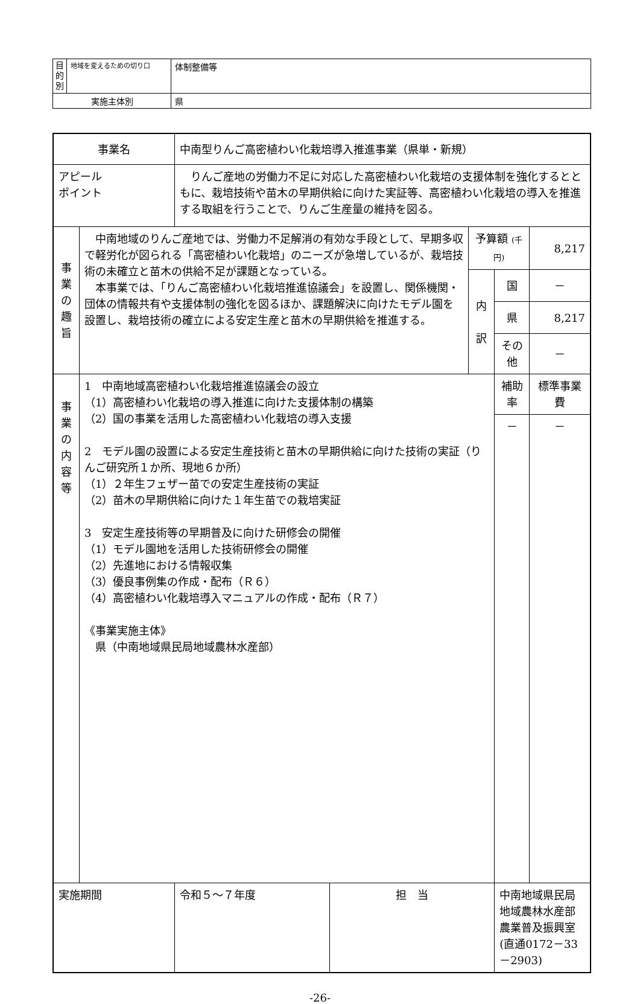| 目 的 別 | 地域を変えるための切り口 | 体制整備等 |
| 実施主体別 | | 県 |
| 事業名 | | 中南型りんご高密植わい化栽培導入推進事業（県単・新規） | | | | |
| アピール ポイント | | りんご産地の労働力不足に対応した高密植わい化栽培の支援体制を強化するとともに、栽培技術や苗木の早期供給に向けた実証等、高密植わい化栽培の導入を推進する取組を行うことで、りんご生産量の維持を図る。 | | | | |
| 事 業 の 趣 旨 | 中南地域のりんご産地では、労働力不足解消の有効な手段として、早期多収で軽労化が図られる「高密植わい化栽培」のニーズが急増しているが、栽培技術の未確立と苗木の供給不足が課題となっている。 本事業では、「りんご高密植わい化栽培推進協議会」を設置し、関係機関・団体の情報共有や支援体制の強化を図るほか、課題解決に向けたモデル園を設置し、栽培技術の確立による安定生産と苗木の早期供給を推進する。 | | | 予算額 (千円) | | 8,217 |
| | | | | 内 訳 | 国 | － |
| | | | | | 県 | 8,217 |
| | | | | | その他 | － |
| 事 業 の 内 容 等 | 1 中南地域高密植わい化栽培推進協議会の設立 （1）高密植わい化栽培の導入推進に向けた支援体制の構築 （2）国の事業を活用した高密植わい化栽培の導入支援 2 モデル園の設置による安定生産技術と苗木の早期供給に向けた技術の実証（りんご研究所１か所、現地６か所） （1）２年生フェザー苗での安定生産技術の実証 （2）苗木の早期供給に向けた１年生苗での栽培実証 3 安定生産技術等の早期普及に向けた研修会の開催 （1）モデル園地を活用した技術研修会の開催 （2）先進地における情報収集 （3）優良事例集の作成・配布（Ｒ６） （4）高密植わい化栽培導入マニュアルの作成・配布（Ｒ７） 《事業実施主体》 県（中南地域県民局地域農林水産部） | | | | 補助率 | 標準事業費 |
| | | | | | － | － |
| 実施期間 | | 令和５～７年度 | 担 当 | | 中南地域県民局地域農林水産部 農業普及振興室 (直通0172－33－2903) | |
-26-